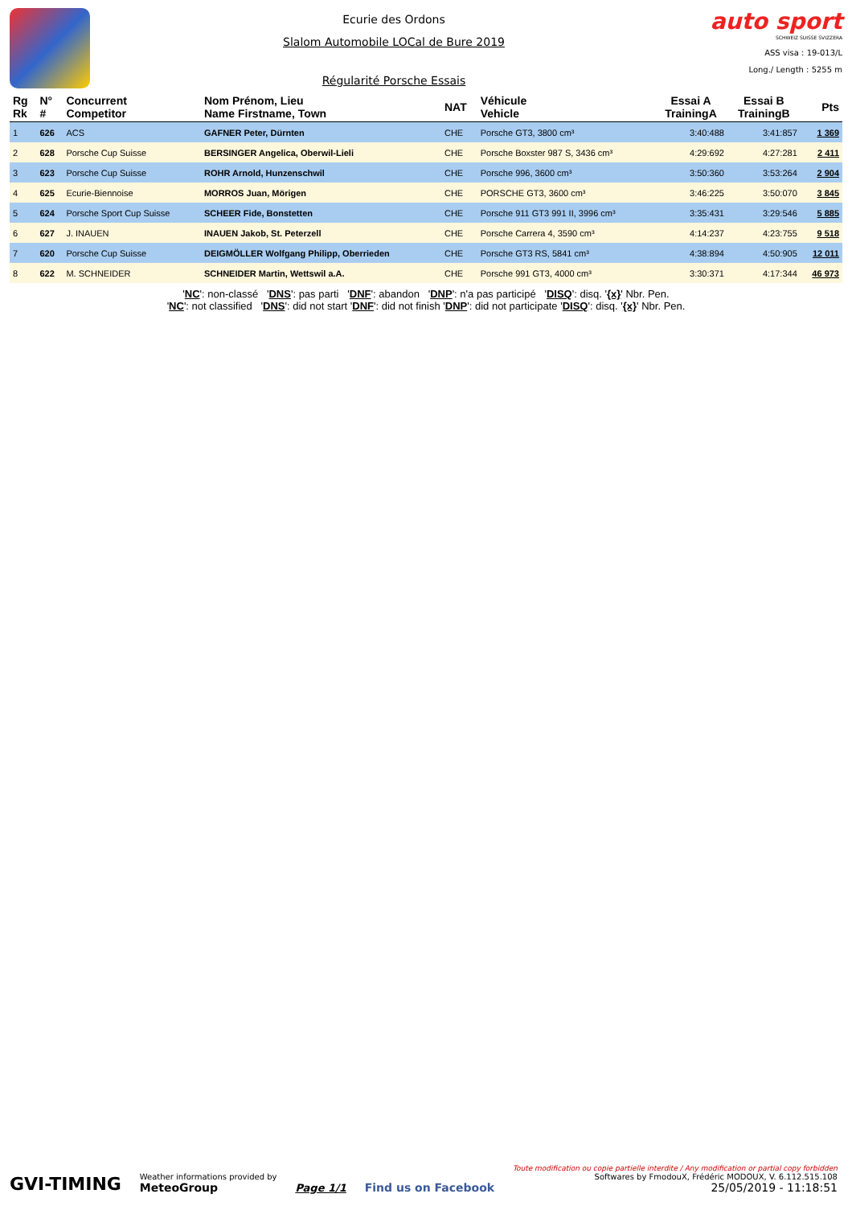Ecurie des Ordons
Slalom Automobile LOCal de Bure 2019
Régularité Porsche Essais
auto sport
SCHWEIZ SUISSE SVIZZERA
ASS visa : 19-013/L
Long./ Length : 5255 m
| Rg Rk | N° # | Concurrent Competitor | Nom Prénom, Lieu Name Firstname, Town | NAT | Véhicule Vehicle | Essai A TrainingA | Essai B TrainingB | Pts |
| --- | --- | --- | --- | --- | --- | --- | --- | --- |
| 1 | 626 | ACS | GAFNER Peter, Dürnten | CHE | Porsche GT3, 3800 cm³ | 3:40:488 | 3:41:857 | 1 369 |
| 2 | 628 | Porsche Cup Suisse | BERSINGER Angelica, Oberwil-Lieli | CHE | Porsche Boxster 987 S, 3436 cm³ | 4:29:692 | 4:27:281 | 2 411 |
| 3 | 623 | Porsche Cup Suisse | ROHR Arnold, Hunzenschwil | CHE | Porsche 996, 3600 cm³ | 3:50:360 | 3:53:264 | 2 904 |
| 4 | 625 | Ecurie-Biennoise | MORROS Juan, Mörigen | CHE | PORSCHE GT3, 3600 cm³ | 3:46:225 | 3:50:070 | 3 845 |
| 5 | 624 | Porsche Sport Cup Suisse | SCHEER Fide, Bonstetten | CHE | Porsche 911 GT3 991 II, 3996 cm³ | 3:35:431 | 3:29:546 | 5 885 |
| 6 | 627 | J. INAUEN | INAUEN Jakob, St. Peterzell | CHE | Porsche Carrera 4, 3590 cm³ | 4:14:237 | 4:23:755 | 9 518 |
| 7 | 620 | Porsche Cup Suisse | DEIGMÖLLER Wolfgang Philipp, Oberrieden | CHE | Porsche GT3 RS, 5841 cm³ | 4:38:894 | 4:50:905 | 12 011 |
| 8 | 622 | M. SCHNEIDER | SCHNEIDER Martin, Wettswil a.A. | CHE | Porsche 991 GT3, 4000 cm³ | 3:30:371 | 4:17:344 | 46 973 |
'NC': non-classé 'DNS': pas parti 'DNF': abandon 'DNP': n'a pas participé 'DISQ': disq. '{x}' Nbr. Pen.
'NC': not classified 'DNS': did not start 'DNF': did not finish 'DNP': did not participate 'DISQ': disq. '{x}' Nbr. Pen.
GVI-TIMING
Weather informations provided by
MeteoGroup
Page 1/1
Find us on Facebook
Toute modification ou copie partielle interdite / Any modification or partial copy forbidden
Softwares by FmodouX, Frédéric MODOUX, V. 6.112.515.108
25/05/2019 - 11:18:51